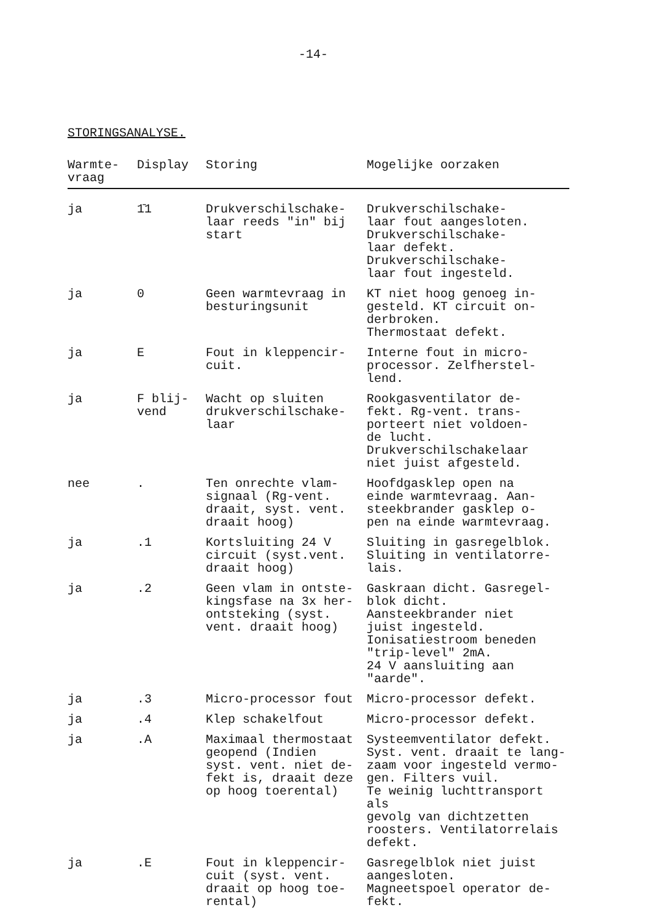-14-
STORINGSANALYSE.
| Warmte- vraag | Display | Storing | Mogelijke oorzaken |
| --- | --- | --- | --- |
| ja | 1̄1 | Drukverschilschake- laar reeds "in" bij start | Drukverschilschake- laar fout aangesloten. Drukverschilschake- laar defekt. Drukverschilschake- laar fout ingesteld. |
| ja | 0 | Geen warmtevraag in besturingsunit | KT niet hoog genoeg in- gesteld. KT circuit on- derbroken. Thermostaat defekt. |
| ja | E | Fout in kleppencir- cuit. | Interne fout in micro- processor. Zelfherstel- lend. |
| ja | F blij- vend | Wacht op sluiten drukverschilschake- laar | Rookgasventilator de- fekt. Rg-vent. trans- porteert niet voldoen- de lucht. Drukverschilschakelaar niet juist afgesteld. |
| nee | . | Ten onrechte vlam- signaal (Rg-vent. draait, syst. vent. draait hoog) | Hoofdgasklep open na einde warmtevraag. Aan- steekbrander gasklep o- pen na einde warmtevraag. |
| ja | .1 | Kortsluiting 24 V circuit (syst.vent. draait hoog) | Sluiting in gasregelblok. Sluiting in ventilatorre- lais. |
| ja | .2 | Geen vlam in ontste- kingsfase na 3x her- ontsteking (syst. vent. draait hoog) | Gaskraan dicht. Gasregel- blok dicht. Aansteekbrander niet juist ingesteld. Ionisatiestroom beneden "trip-level" 2mA. 24 V aansluiting aan "aarde". |
| ja | .3 | Micro-processor fout | Micro-processor defekt. |
| ja | .4 | Klep schakelfout | Micro-processor defekt. |
| ja | .A | Maximaal thermostaat geopend (Indien syst. vent. niet de- fekt is, draait deze op hoog toerental) | Systeemventilator defekt. Syst. vent. draait te lang- zaam voor ingesteld vermo- gen. Filters vuil. Te weinig luchttransport als gevolg van dichtzetten roosters. Ventilatorrelais defekt. |
| ja | .E | Fout in kleppencir- cuit (syst. vent. draait op hoog toe- rental) | Gasregelblok niet juist aangesloten. Magneetspoel operator de- fekt. |